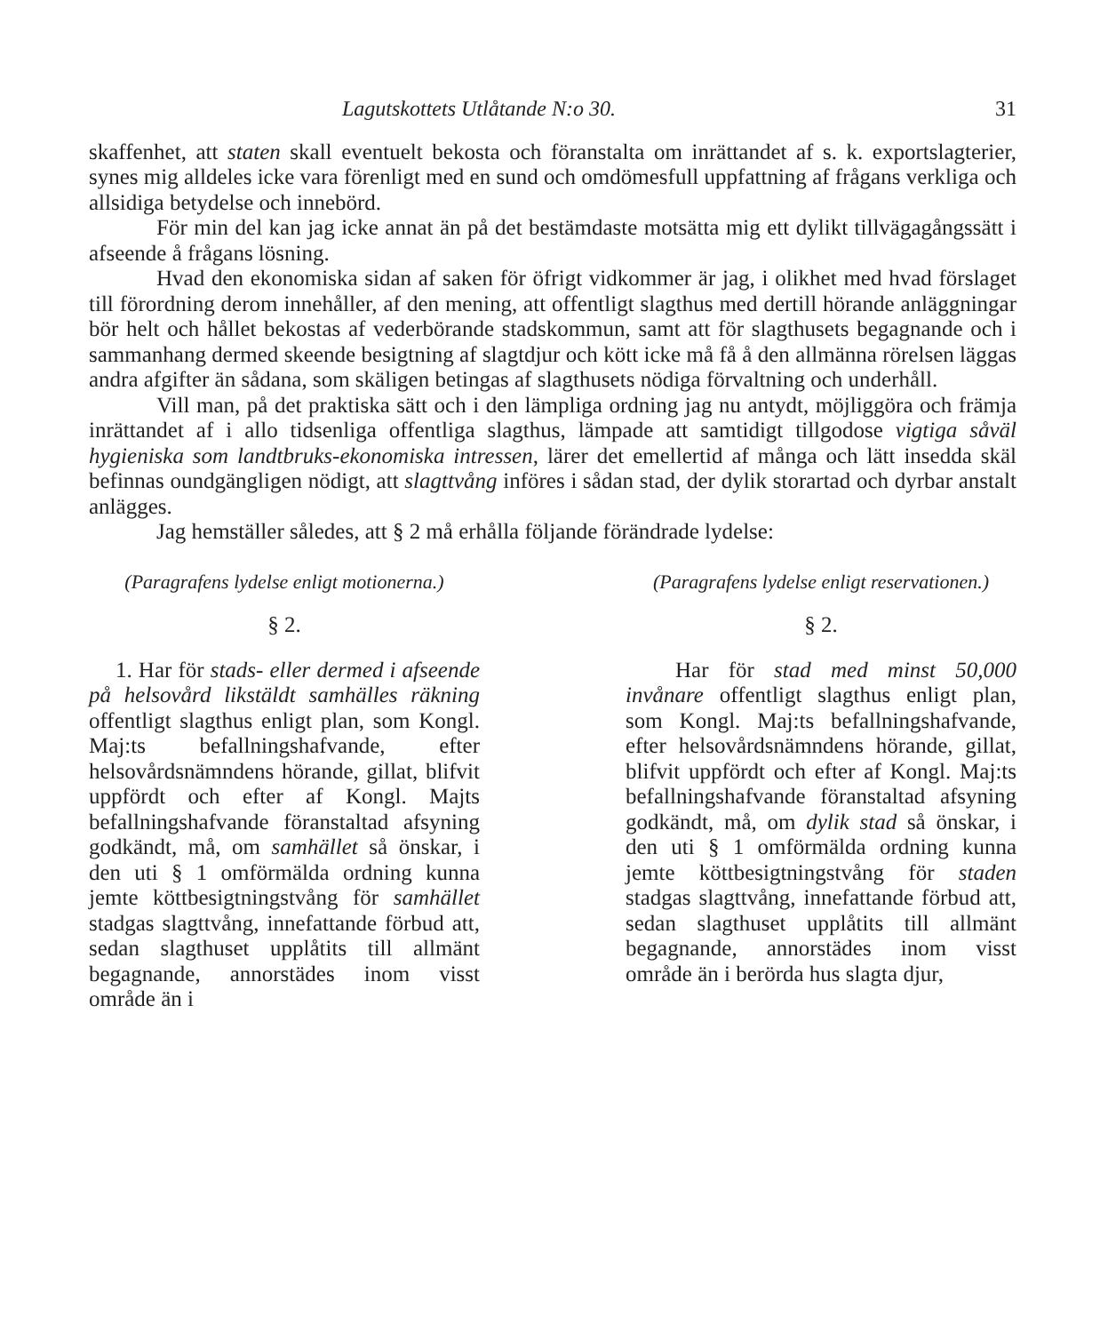Lagutskottets Utlåtande N:o 30. 31
skaffenhet, att staten skall eventuelt bekosta och föranstalta om inrättandet af s. k. exportslagterier, synes mig alldeles icke vara förenligt med en sund och omdömesfull uppfattning af frågans verkliga och allsidiga betydelse och innebörd.
För min del kan jag icke annat än på det bestämdaste motsätta mig ett dylikt tillvägagångssätt i afseende å frågans lösning.
Hvad den ekonomiska sidan af saken för öfrigt vidkommer är jag, i olikhet med hvad förslaget till förordning derom innehåller, af den mening, att offentligt slagthus med dertill hörande anläggningar bör helt och hållet bekostas af vederbörande stadskommun, samt att för slagthusets begagnande och i sammanhang dermed skeende besigtning af slagtdjur och kött icke må få å den allmänna rörelsen läggas andra afgifter än sådana, som skäligen betingas af slagthusets nödiga förvaltning och underhåll.
Vill man, på det praktiska sätt och i den lämpliga ordning jag nu antydt, möjliggöra och främja inrättandet af i allo tidsenliga offentliga slagthus, lämpade att samtidigt tillgodose vigtiga såväl hygieniska som landtbruks-ekonomiska intressen, lärer det emellertid af många och lätt insedda skäl befinnas oundgängligen nödigt, att slagttvång införes i sådan stad, der dylik storartad och dyrbar anstalt anlägges.
Jag hemställer således, att § 2 må erhålla följande förändrade lydelse:
(Paragrafens lydelse enligt motionerna.)
§ 2.
1. Har för stads- eller dermed i afseende på helsovård likstäldt samhälles räkning offentligt slagthus enligt plan, som Kongl. Maj:ts befallningshafvande, efter helsovårdsnämndens hörande, gillat, blifvit uppfördt och efter af Kongl. Majts befallningshafvande föranstaltad afsyning godkändt, må, om samhället så önskar, i den uti § 1 omförmälda ordning kunna jemte köttbesigtningstvång för samhället stadgas slagttvång, innefattande förbud att, sedan slagthuset upplåtits till allmänt begagnande, annorstädes inom visst område än i
(Paragrafens lydelse enligt reservationen.)
§ 2.
Har för stad med minst 50,000 invånare offentligt slagthus enligt plan, som Kongl. Maj:ts befallningshafvande, efter helsovårdsnämndens hörande, gillat, blifvit uppfördt och efter af Kongl. Maj:ts befallningshafvande föranstaltad afsyning godkändt, må, om dylik stad så önskar, i den uti § 1 omförmälda ordning kunna jemte köttbesigtningstvång för staden stadgas slagttvång, innefattande förbud att, sedan slagthuset upplåtits till allmänt begagnande, annorstädes inom visst område än i berörda hus slagta djur,